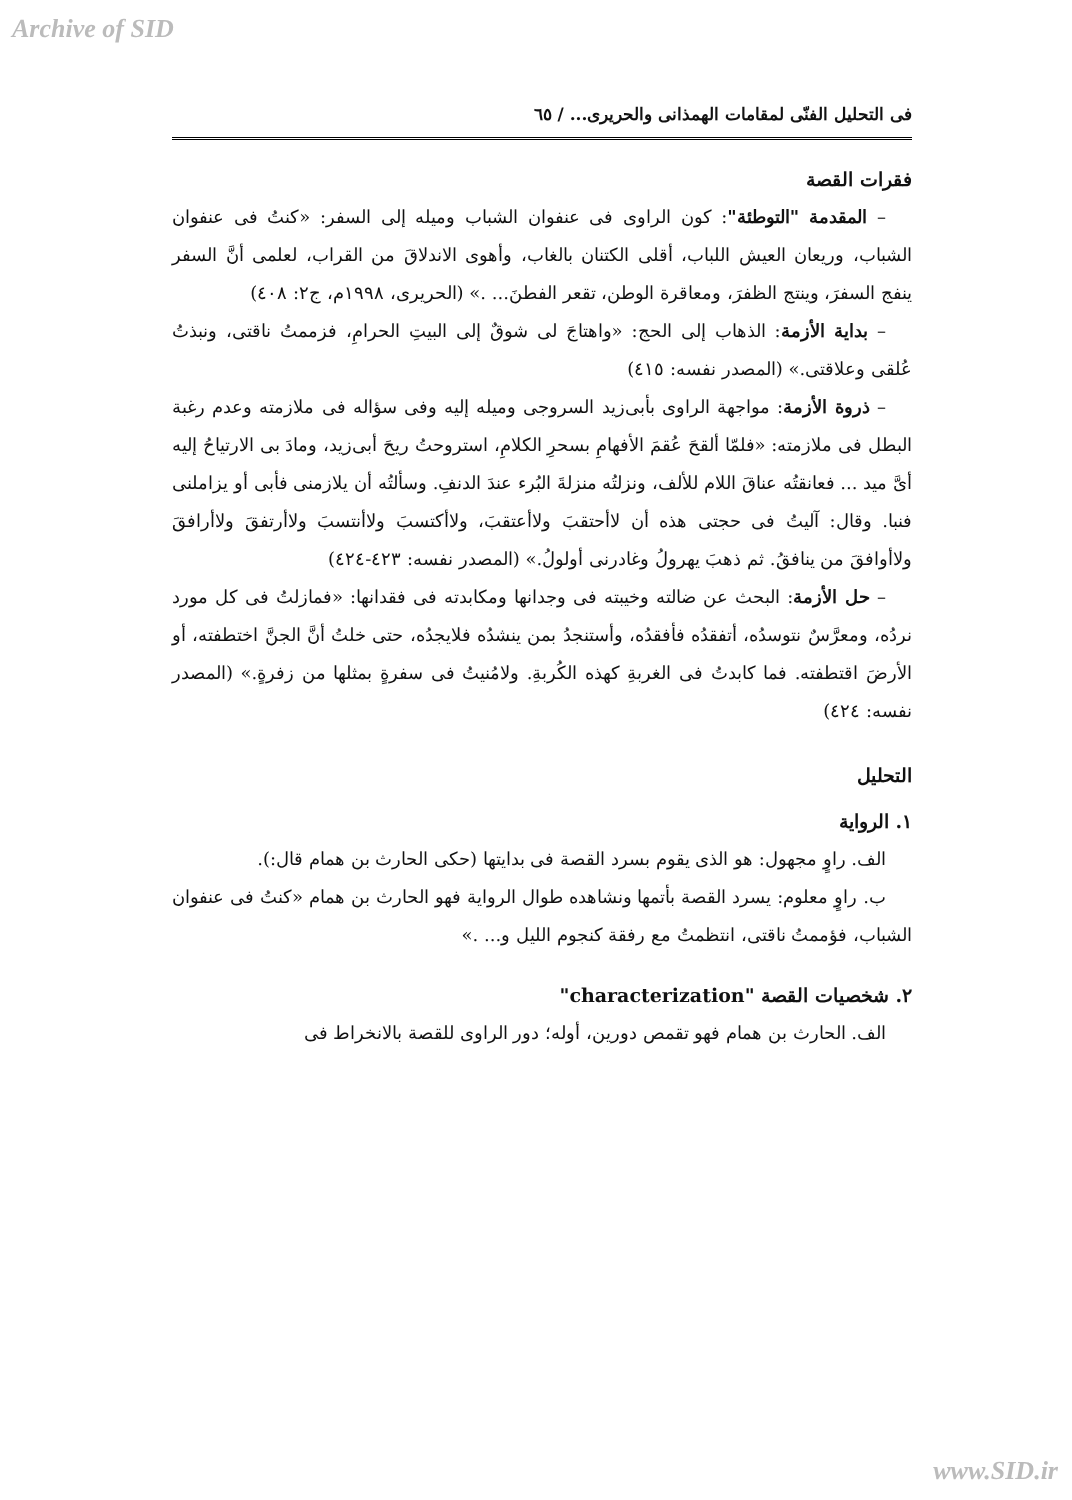Archive of SID
فى التحليل الفنّى لمقامات الهمذانى والحريرى... / ٦٥
فقرات القصة
– المقدمة "التوطئة": كون الراوى فى عنفوان الشباب وميله إلى السفر: «كنتُ فى عنفوان الشباب، وريعان العيش اللباب، أقلى الكتنان بالغاب، وأهوى الاندلاقَ من القراب، لعلمى أنَّ السفر ينفج السفرَ، وينتج الظفرَ، ومعاقرة الوطن، تقعر الفطنَ... .» (الحريرى، ١٩٩٨م، ج٢: ٤٠٨)
– بداية الأزمة: الذهاب إلى الحج: «واهتاجَ لى شوقٌ إلى البيتِ الحرامِ، فزممتُ ناقتى، ونبذتُ عُلقى وعلاقتى.» (المصدر نفسه: ٤١٥)
– ذروة الأزمة: مواجهة الراوى بأبى‌زيد السروجى وميله إليه وفى سؤاله فى ملازمته وعدم رغبة البطل فى ملازمته: «فلمّا ألقحَ عُقمَ الأفهامِ بسحرِ الكلامِ، استروحتُ ريحَ أبى‌زيد، ومادَ بى الارتياحُ إليه أىَّ ميد ... فعانقتُه عناقَ اللام للألف، ونزلتُه منزلةَ البُرء عندَ الدنفِ. وسألتُه أن يلازمنى فأبى أو يزاملنى فنبا. وقال: آليتُ فى حجتى هذه أن لاأحتقبَ ولاأعتقبَ، ولاأكتسبَ ولاأنتسبَ ولاأرتفقَ ولاأرافقَ ولاأوافقَ من ينافقُ. ثم ذهبَ يهرولُ وغادرنى أولولُ.» (المصدر نفسه: ٤٢٣-٤٢٤)
– حل الأزمة: البحث عن ضالته وخيبته فى وجدانها ومكابدته فى فقدانها: «فمازلتُ فى كل مورد نردُه، ومعرَّسٌ نتوسدُه، أتفقدُه فأفقدُه، وأستنجدُ بمن ينشدُه فلايجدُه، حتى خلتُ أنَّ الجنَّ اختطفته، أو الأرضَ اقتطفته. فما كابدتُ فى الغربةِ كهذه الكُربةِ. ولامُنيتُ فى سفرةٍ بمثلها من زفرةٍ.» (المصدر نفسه: ٤٢٤)
التحليل
١. الرواية
الف. راوٍ مجهول: هو الذى يقوم بسرد القصة فى بدايتها (حكى الحارث بن همام قال:).
ب. راوٍ معلوم: يسرد القصة بأتمها ونشاهده طوال الرواية فهو الحارث بن همام «كنتُ فى عنفوان الشباب، فؤممتُ ناقتى، انتظمتُ مع رفقة كنجوم الليل و... .»
٢. شخصيات القصة "characterization"
الف. الحارث بن همام فهو تقمص دورين، أوله؛ دور الراوى للقصة بالانخراط فى
www.SID.ir